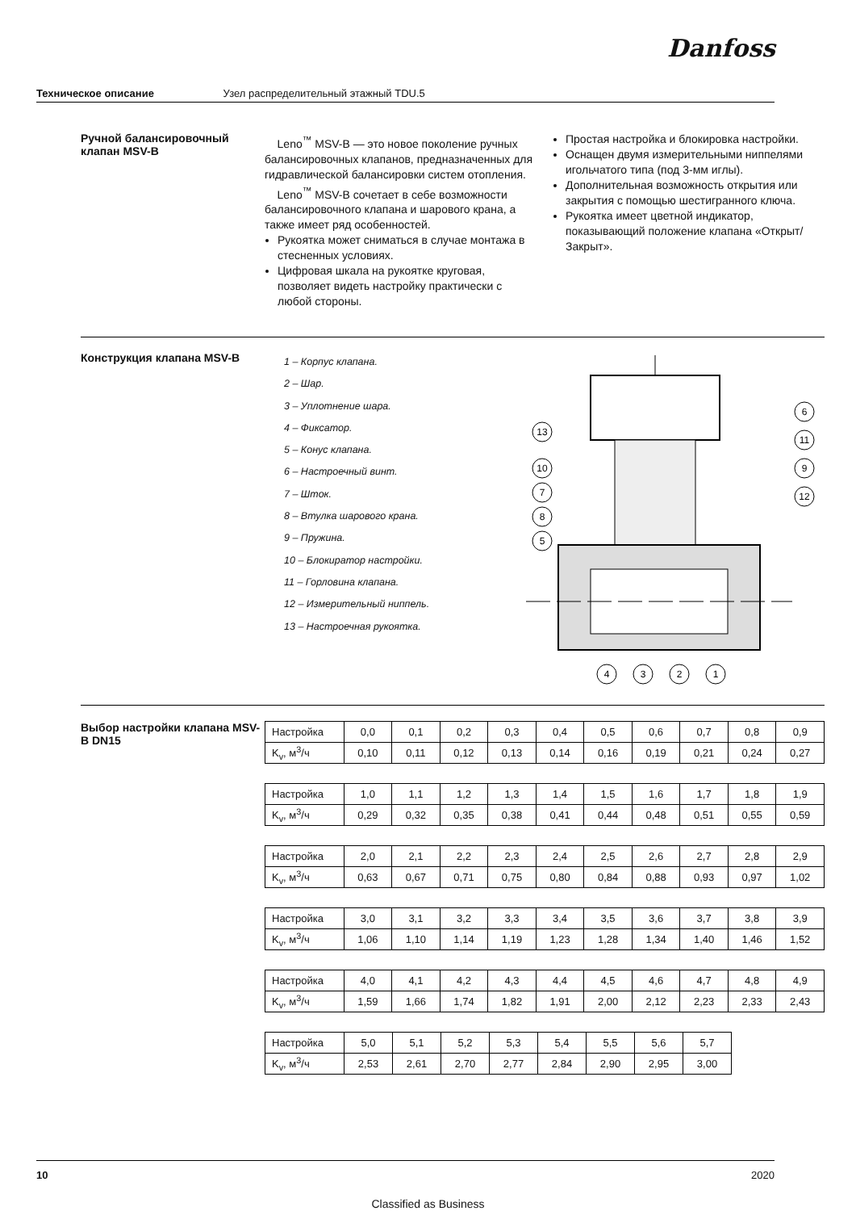Danfoss
Техническое описание Узел распределительный этажный TDU.5
Ручной балансировочный клапан MSV-B
Leno<sup>™</sup> MSV-B — это новое поколение ручных балансировочных клапанов, предназначенных для гидравлической балансировки систем отопления.
Leno<sup>™</sup> MSV-B сочетает в себе возможности балансировочного клапана и шарового крана, а также имеет ряд особенностей.
Рукоятка может сниматься в случае монтажа в стесненных условиях.
Цифровая шкала на рукоятке круговая, позволяет видеть настройку практически с любой стороны.
Простая настройка и блокировка настройки.
Оснащен двумя измерительными ниппелями игольчатого типа (под 3-мм иглы).
Дополнительная возможность открытия или закрытия с помощью шестигранного ключа.
Рукоятка имеет цветной индикатор, показывающий положение клапана «Открыт/Закрыт».
Конструкция клапана MSV-B
1 – Корпус клапана.
2 – Шар.
3 – Уплотнение шара.
4 – Фиксатор.
5 – Конус клапана.
6 – Настроечный винт.
7 – Шток.
8 – Втулка шарового крана.
9 – Пружина.
10 – Блокиратор настройки.
11 – Горловина клапана.
12 – Измерительный ниппель.
13 – Настроечная рукоятка.
13
10
7
8
5
6
11
9
12
4
3
2
1
Выбор настройки клапана MSV-B DN15
| Настройка | 0,0 | 0,1 | 0,2 | 0,3 | 0,4 | 0,5 | 0,6 | 0,7 | 0,8 | 0,9 |
| K<sub>v</sub>, м<sup>3</sup>/ч | 0,10 | 0,11 | 0,12 | 0,13 | 0,14 | 0,16 | 0,19 | 0,21 | 0,24 | 0,27 |
| Настройка | 1,0 | 1,1 | 1,2 | 1,3 | 1,4 | 1,5 | 1,6 | 1,7 | 1,8 | 1,9 |
| K<sub>v</sub>, м<sup>3</sup>/ч | 0,29 | 0,32 | 0,35 | 0,38 | 0,41 | 0,44 | 0,48 | 0,51 | 0,55 | 0,59 |
| Настройка | 2,0 | 2,1 | 2,2 | 2,3 | 2,4 | 2,5 | 2,6 | 2,7 | 2,8 | 2,9 |
| K<sub>v</sub>, м<sup>3</sup>/ч | 0,63 | 0,67 | 0,71 | 0,75 | 0,80 | 0,84 | 0,88 | 0,93 | 0,97 | 1,02 |
| Настройка | 3,0 | 3,1 | 3,2 | 3,3 | 3,4 | 3,5 | 3,6 | 3,7 | 3,8 | 3,9 |
| K<sub>v</sub>, м<sup>3</sup>/ч | 1,06 | 1,10 | 1,14 | 1,19 | 1,23 | 1,28 | 1,34 | 1,40 | 1,46 | 1,52 |
| Настройка | 4,0 | 4,1 | 4,2 | 4,3 | 4,4 | 4,5 | 4,6 | 4,7 | 4,8 | 4,9 |
| K<sub>v</sub>, м<sup>3</sup>/ч | 1,59 | 1,66 | 1,74 | 1,82 | 1,91 | 2,00 | 2,12 | 2,23 | 2,33 | 2,43 |
| Настройка | 5,0 | 5,1 | 5,2 | 5,3 | 5,4 | 5,5 | 5,6 | 5,7 |
| K<sub>v</sub>, м<sup>3</sup>/ч | 2,53 | 2,61 | 2,70 | 2,77 | 2,84 | 2,90 | 2,95 | 3,00 |
10 2020
Classified as Business